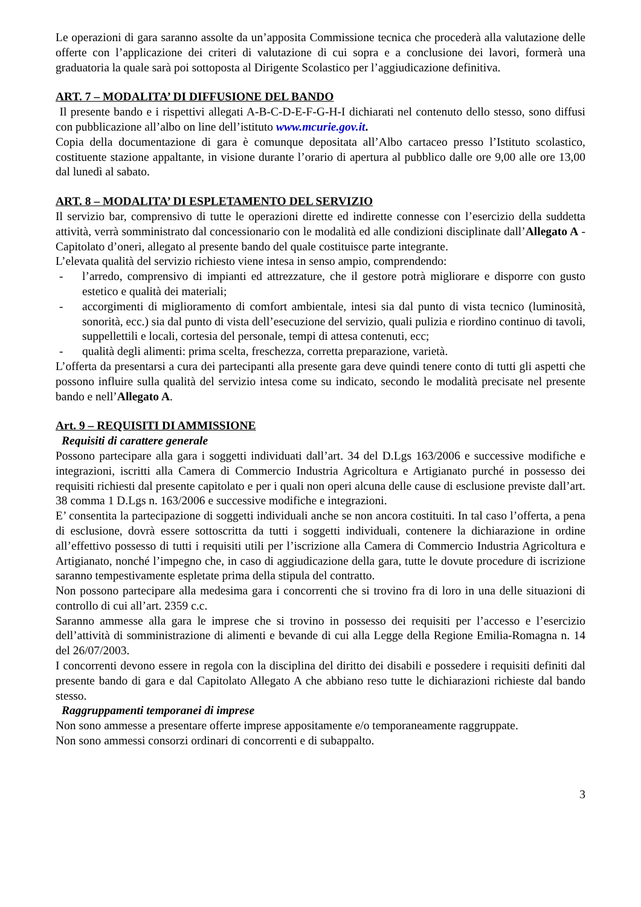Le operazioni di gara saranno assolte da un’apposita Commissione tecnica che procederà alla valutazione delle offerte con l’applicazione dei criteri di valutazione di cui sopra e a conclusione dei lavori, formerà una graduatoria la quale sarà poi sottoposta al Dirigente Scolastico per l’aggiudicazione definitiva.
ART. 7 – MODALITA’ DI DIFFUSIONE DEL BANDO
Il presente bando e i rispettivi allegati A-B-C-D-E-F-G-H-I dichiarati nel contenuto dello stesso, sono diffusi con pubblicazione all’albo on line dell’istituto www.mcurie.gov.it.
Copia della documentazione di gara è comunque depositata all’Albo cartaceo presso l’Istituto scolastico, costituente stazione appaltante, in visione durante l’orario di apertura al pubblico dalle ore 9,00 alle ore 13,00 dal lunedì al sabato.
ART. 8 – MODALITA’ DI ESPLETAMENTO DEL SERVIZIO
Il servizio bar, comprensivo di tutte le operazioni dirette ed indirette connesse con l’esercizio della suddetta attività, verrà somministrato dal concessionario con le modalità ed alle condizioni disciplinate dall’Allegato A - Capitolato d’oneri, allegato al presente bando del quale costituisce parte integrante.
L’elevata qualità del servizio richiesto viene intesa in senso ampio, comprendendo:
- l’arredo, comprensivo di impianti ed attrezzature, che il gestore potrà migliorare e disporre con gusto estetico e qualità dei materiali;
- accorgimenti di miglioramento di comfort ambientale, intesi sia dal punto di vista tecnico (luminosità, sonorità, ecc.) sia dal punto di vista dell’esecuzione del servizio, quali pulizia e riordino continuo di tavoli, suppellettili e locali, cortesia del personale, tempi di attesa contenuti, ecc;
- qualità degli alimenti: prima scelta, freschezza, corretta preparazione, varietà.
L’offerta da presentarsi a cura dei partecipanti alla presente gara deve quindi tenere conto di tutti gli aspetti che possono influire sulla qualità del servizio intesa come su indicato, secondo le modalità precisate nel presente bando e nell’Allegato A.
Art. 9 – REQUISITI DI AMMISSIONE
Requisiti di carattere generale
Possono partecipare alla gara i soggetti individuati dall’art. 34 del D.Lgs 163/2006 e successive modifiche e integrazioni, iscritti alla Camera di Commercio Industria Agricoltura e Artigianato purché in possesso dei requisiti richiesti dal presente capitolato e per i quali non operi alcuna delle cause di esclusione previste dall’art. 38 comma 1 D.Lgs n. 163/2006 e successive modifiche e integrazioni.
E’ consentita la partecipazione di soggetti individuali anche se non ancora costituiti. In tal caso l’offerta, a pena di esclusione, dovrà essere sottoscritta da tutti i soggetti individuali, contenere la dichiarazione in ordine all’effettivo possesso di tutti i requisiti utili per l’iscrizione alla Camera di Commercio Industria Agricoltura e Artigianato, nonché l’impegno che, in caso di aggiudicazione della gara, tutte le dovute procedure di iscrizione saranno tempestivamente espletate prima della stipula del contratto.
Non possono partecipare alla medesima gara i concorrenti che si trovino fra di loro in una delle situazioni di controllo di cui all’art. 2359 c.c.
Saranno ammesse alla gara le imprese che si trovino in possesso dei requisiti per l’accesso e l’esercizio dell’attività di somministrazione di alimenti e bevande di cui alla Legge della Regione Emilia-Romagna n. 14 del 26/07/2003.
I concorrenti devono essere in regola con la disciplina del diritto dei disabili e possedere i requisiti definiti dal presente bando di gara e dal Capitolato Allegato A che abbiano reso tutte le dichiarazioni richieste dal bando stesso.
Raggruppamenti temporanei di imprese
Non sono ammesse a presentare offerte imprese appositamente e/o temporaneamente raggruppate.
Non sono ammessi consorzi ordinari di concorrenti e di subappalto.
3